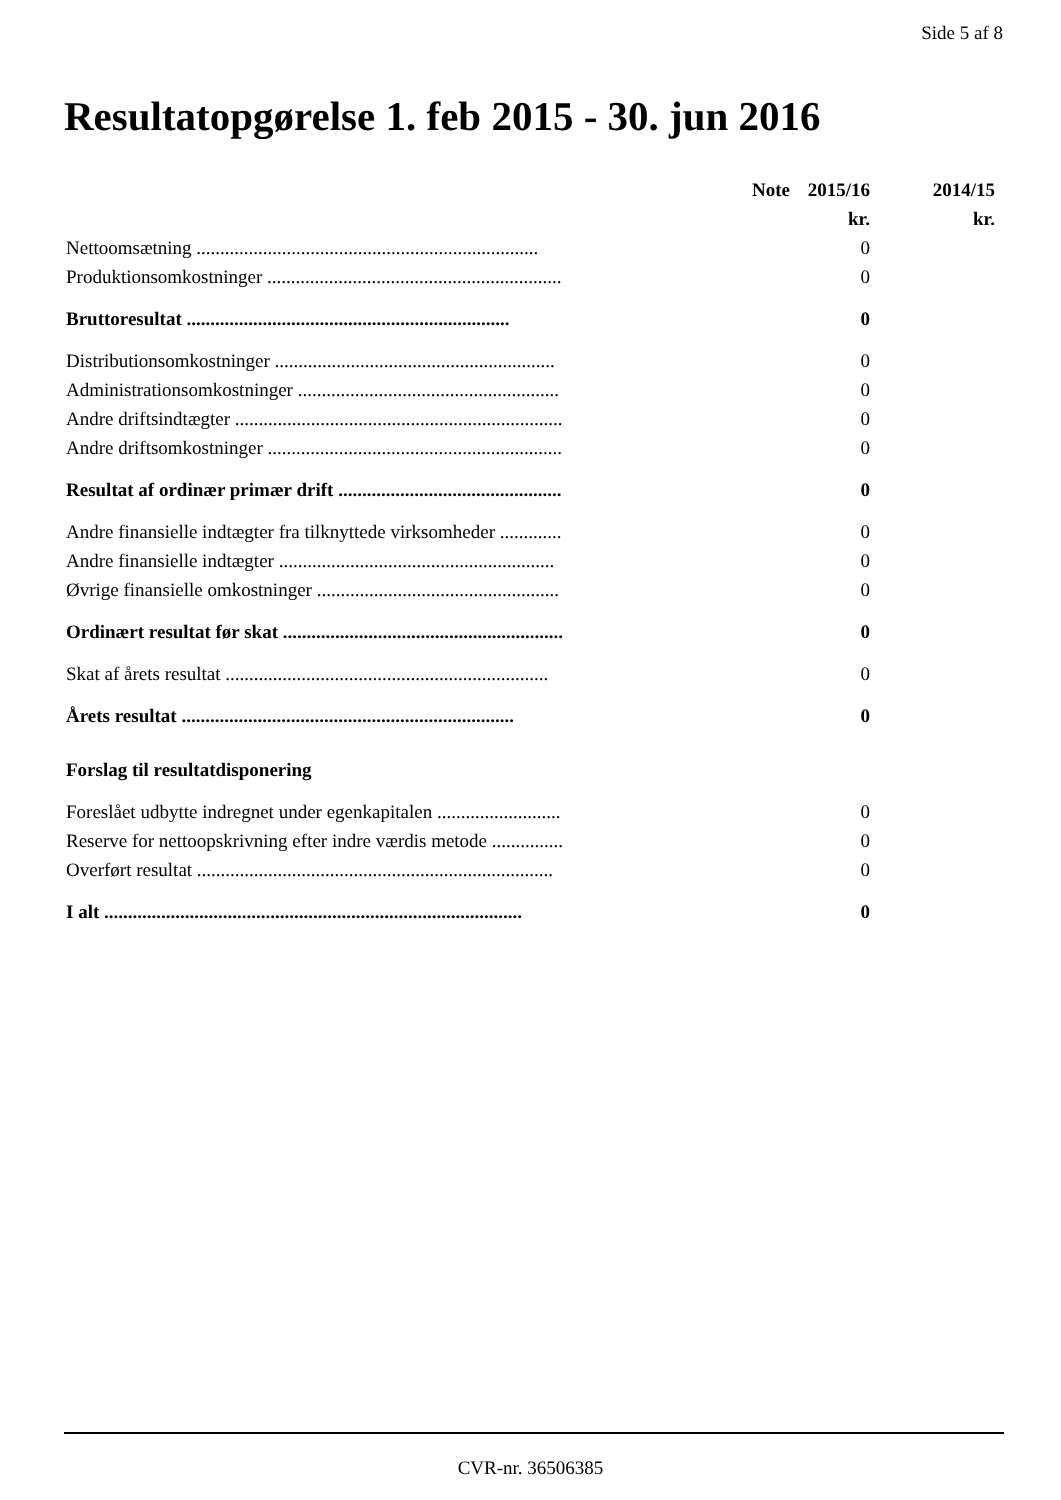Side 5 af 8
Resultatopgørelse 1. feb 2015 - 30. jun 2016
| | Note | 2015/16 | 2014/15 |
| --- | --- | --- | --- |
| | | kr. | kr. |
| Nettoomsætning ........................................................................ | | 0 | |
| Produktionsomkostninger .............................................................. | | 0 | |
| Bruttoresultat .................................................................... | | 0 | |
| Distributionsomkostninger ........................................................... | | 0 | |
| Administrationsomkostninger ....................................................... | | 0 | |
| Andre driftsindtægter ..................................................................... | | 0 | |
| Andre driftsomkostninger .............................................................. | | 0 | |
| Resultat af ordinær primær drift ............................................... | | 0 | |
| Andre finansielle indtægter fra tilknyttede virksomheder ............. | | 0 | |
| Andre finansielle indtægter .......................................................... | | 0 | |
| Øvrige finansielle omkostninger ................................................... | | 0 | |
| Ordinært resultat før skat ........................................................... | | 0 | |
| Skat af årets resultat .................................................................... | | 0 | |
| Årets resultat ...................................................................... | | 0 | |
| Forslag til resultatdisponering | | | |
| Foreslået udbytte indregnet under egenkapitalen .......................... | | 0 | |
| Reserve for nettoopskrivning efter indre værdis metode ............... | | 0 | |
| Overført resultat ........................................................................... | | 0 | |
| I alt ........................................................................................ | | 0 | |
CVR-nr. 36506385